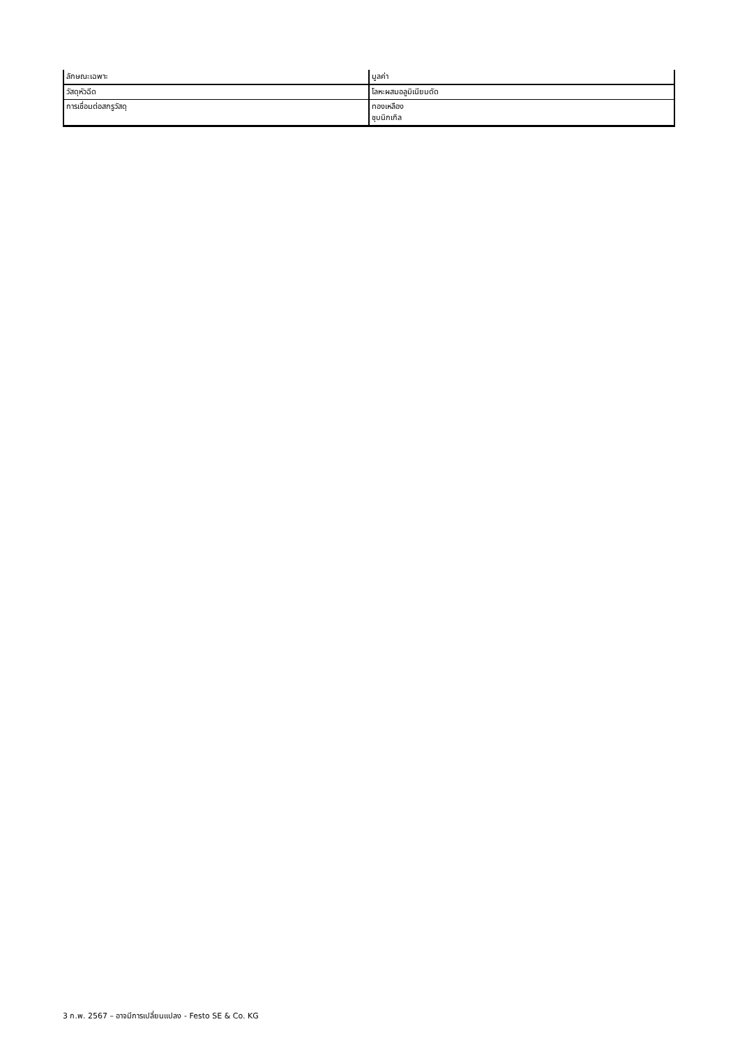| ลักษณะเฉพาะ | มูลค่า |
| วัสดุหัวฉีด | โลหะผสมอลูมิเนียมดัด |
| การเชื่อมต่อสกรูวัสดุ | ทองเหลือง ชุบนิกเกิล |
3 ก.พ. 2567 – อาจมีการเปลี่ยนแปลง - Festo SE & Co. KG